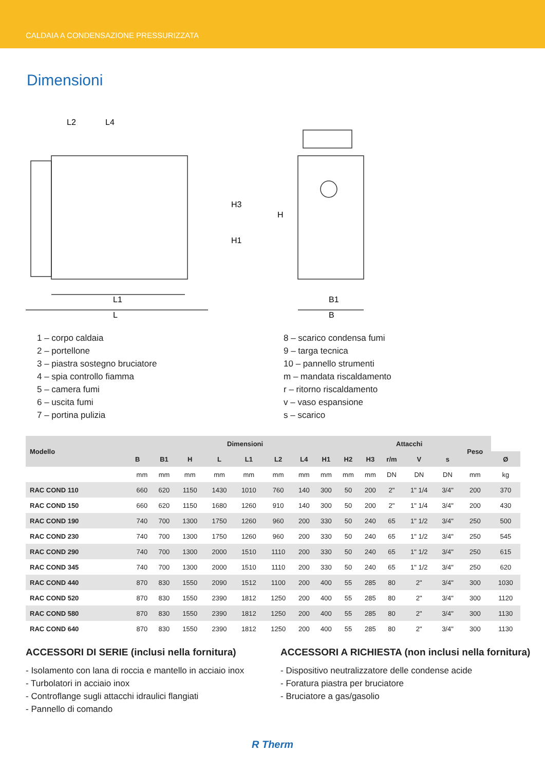CALDAIA A CONDENSAZIONE PRESSURIZZATA
Dimensioni
L1
L
B1
B
L2
L4
H
H3
H1
1 – corpo caldaia
2 – portellone
3 – piastra sostegno bruciatore
4 – spia controllo fiamma
5 – camera fumi
6 – uscita fumi
7 – portina pulizia
8 – scarico condensa fumi
9 – targa tecnica
10 – pannello strumenti
m – mandata riscaldamento
r – ritorno riscaldamento
v – vaso espansione
s – scarico
| Modello | Dimensioni | | | | | | | | | Attacchi | | | | Peso | |
| --- | --- | --- | --- | --- | --- | --- | --- | --- | --- | --- | --- | --- | --- | --- | --- |
| | B | B1 | H | L | L1 | L2 | L4 | H1 | H2 | H3 | r/m | V | s | | Ø |
| | mm | mm | mm | mm | mm | mm | mm | mm | mm | mm | DN | DN | DN | mm | kg |
| RAC COND 110 | 660 | 620 | 1150 | 1430 | 1010 | 760 | 140 | 300 | 50 | 200 | 2" | 1" 1/4 | 3/4" | 200 | 370 |
| RAC COND 150 | 660 | 620 | 1150 | 1680 | 1260 | 910 | 140 | 300 | 50 | 200 | 2" | 1" 1/4 | 3/4" | 200 | 430 |
| RAC COND 190 | 740 | 700 | 1300 | 1750 | 1260 | 960 | 200 | 330 | 50 | 240 | 65 | 1" 1/2 | 3/4" | 250 | 500 |
| RAC COND 230 | 740 | 700 | 1300 | 1750 | 1260 | 960 | 200 | 330 | 50 | 240 | 65 | 1" 1/2 | 3/4" | 250 | 545 |
| RAC COND 290 | 740 | 700 | 1300 | 2000 | 1510 | 1110 | 200 | 330 | 50 | 240 | 65 | 1" 1/2 | 3/4" | 250 | 615 |
| RAC COND 345 | 740 | 700 | 1300 | 2000 | 1510 | 1110 | 200 | 330 | 50 | 240 | 65 | 1" 1/2 | 3/4" | 250 | 620 |
| RAC COND 440 | 870 | 830 | 1550 | 2090 | 1512 | 1100 | 200 | 400 | 55 | 285 | 80 | 2" | 3/4" | 300 | 1030 |
| RAC COND 520 | 870 | 830 | 1550 | 2390 | 1812 | 1250 | 200 | 400 | 55 | 285 | 80 | 2" | 3/4" | 300 | 1120 |
| RAC COND 580 | 870 | 830 | 1550 | 2390 | 1812 | 1250 | 200 | 400 | 55 | 285 | 80 | 2" | 3/4" | 300 | 1130 |
| RAC COND 640 | 870 | 830 | 1550 | 2390 | 1812 | 1250 | 200 | 400 | 55 | 285 | 80 | 2" | 3/4" | 300 | 1130 |
ACCESSORI DI SERIE (inclusi nella fornitura)
- Isolamento con lana di roccia e mantello in acciaio inox
- Turbolatori in acciaio inox
- Controflange sugli attacchi idraulici flangiati
- Pannello di comando
ACCESSORI A RICHIESTA (non inclusi nella fornitura)
- Dispositivo neutralizzatore delle condense acide
- Foratura piastra per bruciatore
- Bruciatore a gas/gasolio
R Therm